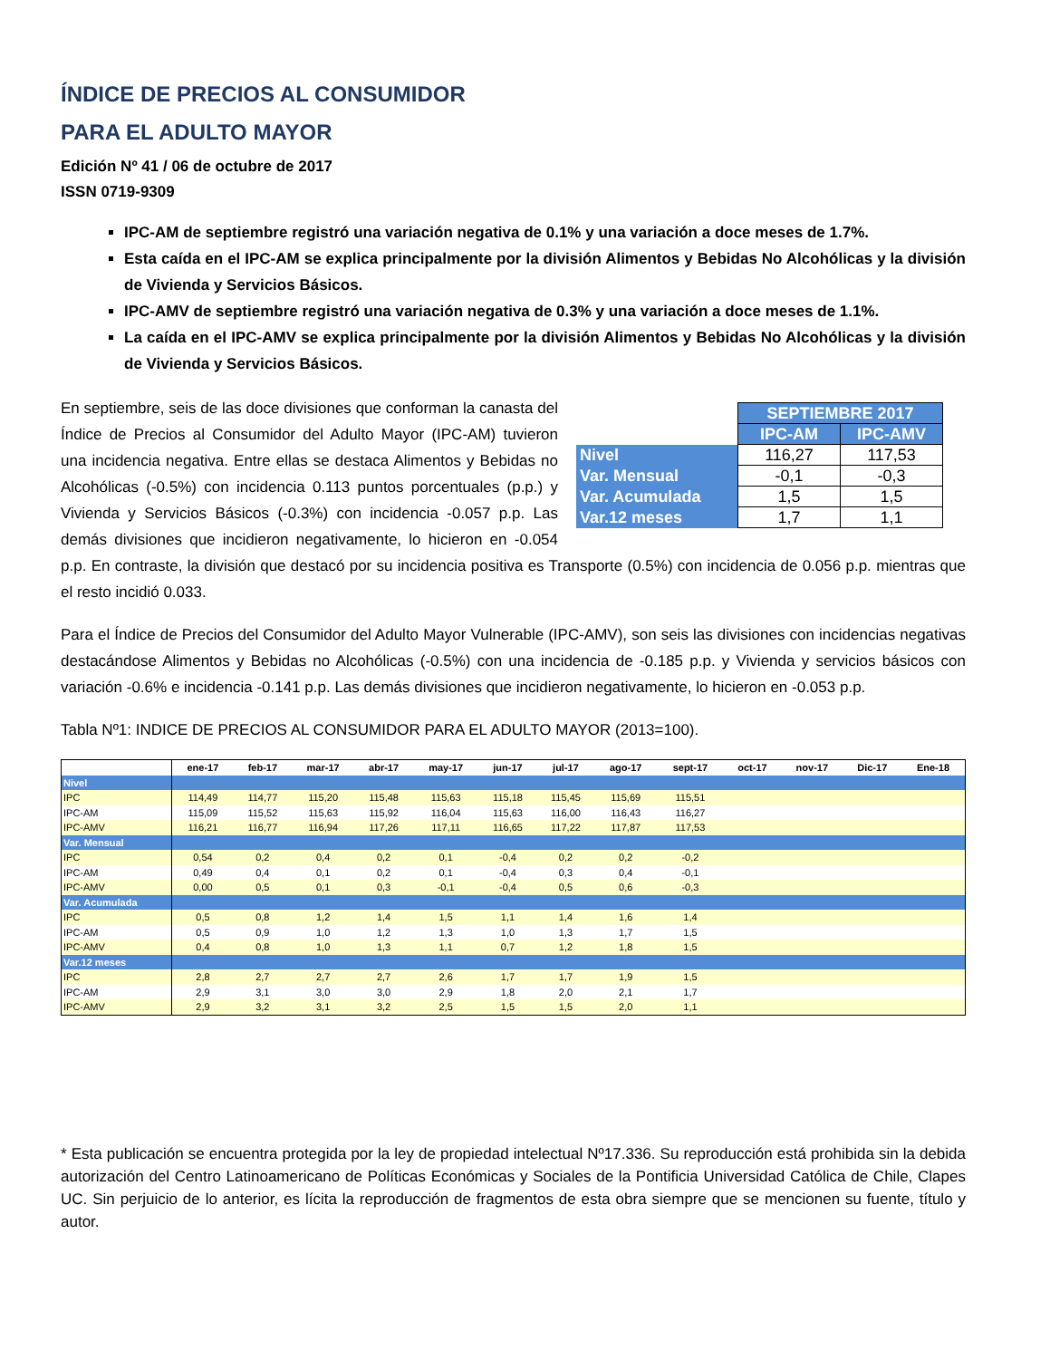ÍNDICE DE PRECIOS AL CONSUMIDOR
PARA EL ADULTO MAYOR
Edición Nº 41 / 06 de octubre de 2017
ISSN 0719-9309
IPC-AM de septiembre registró una variación negativa de 0.1% y una variación a doce meses de 1.7%.
Esta caída en el IPC-AM se explica principalmente por la división Alimentos y Bebidas No Alcohólicas y la división de Vivienda y Servicios Básicos.
IPC-AMV de septiembre registró una variación negativa de 0.3% y una variación a doce meses de 1.1%.
La caída en el IPC-AMV se explica principalmente por la división Alimentos y Bebidas No Alcohólicas y la división de Vivienda y Servicios Básicos.
| | SEPTIEMBRE 2017 | |
| | IPC-AM | IPC-AMV |
| Nivel | 116,27 | 117,53 |
| Var. Mensual | -0,1 | -0,3 |
| Var. Acumulada | 1,5 | 1,5 |
| Var.12 meses | 1,7 | 1,1 |
En septiembre, seis de las doce divisiones que conforman la canasta del Índice de Precios al Consumidor del Adulto Mayor (IPC-AM) tuvieron una incidencia negativa. Entre ellas se destaca Alimentos y Bebidas no Alcohólicas (-0.5%) con incidencia 0.113 puntos porcentuales (p.p.) y Vivienda y Servicios Básicos (-0.3%) con incidencia -0.057 p.p. Las demás divisiones que incidieron negativamente, lo hicieron en -0.054 p.p. En contraste, la división que destacó por su incidencia positiva es Transporte (0.5%) con incidencia de 0.056 p.p. mientras que el resto incidió 0.033.
Para el Índice de Precios del Consumidor del Adulto Mayor Vulnerable (IPC-AMV), son seis las divisiones con incidencias negativas destacándose Alimentos y Bebidas no Alcohólicas (-0.5%) con una incidencia de -0.185 p.p. y Vivienda y servicios básicos con variación -0.6% e incidencia -0.141 p.p. Las demás divisiones que incidieron negativamente, lo hicieron en -0.053 p.p.
Tabla Nº1: INDICE DE PRECIOS AL CONSUMIDOR PARA EL ADULTO MAYOR (2013=100).
| | ene-17 | feb-17 | mar-17 | abr-17 | may-17 | jun-17 | jul-17 | ago-17 | sept-17 | oct-17 | nov-17 | Dic-17 | Ene-18 |
| --- | --- | --- | --- | --- | --- | --- | --- | --- | --- | --- | --- | --- | --- |
| Nivel | | | | | | | | | | | | | |
| IPC | 114,49 | 114,77 | 115,20 | 115,48 | 115,63 | 115,18 | 115,45 | 115,69 | 115,51 | | | | |
| IPC-AM | 115,09 | 115,52 | 115,63 | 115,92 | 116,04 | 115,63 | 116,00 | 116,43 | 116,27 | | | | |
| IPC-AMV | 116,21 | 116,77 | 116,94 | 117,26 | 117,11 | 116,65 | 117,22 | 117,87 | 117,53 | | | | |
| Var. Mensual | | | | | | | | | | | | | |
| IPC | 0,54 | 0,2 | 0,4 | 0,2 | 0,1 | -0,4 | 0,2 | 0,2 | -0,2 | | | | |
| IPC-AM | 0,49 | 0,4 | 0,1 | 0,2 | 0,1 | -0,4 | 0,3 | 0,4 | -0,1 | | | | |
| IPC-AMV | 0,00 | 0,5 | 0,1 | 0,3 | -0,1 | -0,4 | 0,5 | 0,6 | -0,3 | | | | |
| Var. Acumulada | | | | | | | | | | | | | |
| IPC | 0,5 | 0,8 | 1,2 | 1,4 | 1,5 | 1,1 | 1,4 | 1,6 | 1,4 | | | | |
| IPC-AM | 0,5 | 0,9 | 1,0 | 1,2 | 1,3 | 1,0 | 1,3 | 1,7 | 1,5 | | | | |
| IPC-AMV | 0,4 | 0,8 | 1,0 | 1,3 | 1,1 | 0,7 | 1,2 | 1,8 | 1,5 | | | | |
| Var.12 meses | | | | | | | | | | | | | |
| IPC | 2,8 | 2,7 | 2,7 | 2,7 | 2,6 | 1,7 | 1,7 | 1,9 | 1,5 | | | | |
| IPC-AM | 2,9 | 3,1 | 3,0 | 3,0 | 2,9 | 1,8 | 2,0 | 2,1 | 1,7 | | | | |
| IPC-AMV | 2,9 | 3,2 | 3,1 | 3,2 | 2,5 | 1,5 | 1,5 | 2,0 | 1,1 | | | | |
* Esta publicación se encuentra protegida por la ley de propiedad intelectual Nº17.336. Su reproducción está prohibida sin la debida autorización del Centro Latinoamericano de Políticas Económicas y Sociales de la Pontificia Universidad Católica de Chile, Clapes UC. Sin perjuicio de lo anterior, es lícita la reproducción de fragmentos de esta obra siempre que se mencionen su fuente, título y autor.